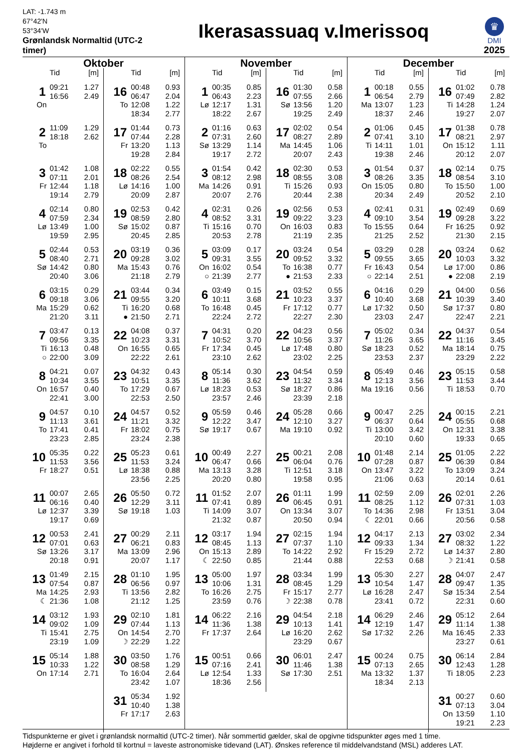LAT: -1.743 m
67°42'N
53°34'W
Grønlandsk Normaltid (UTC-2 timer)
Ikerasassuaq v.Imerissoq
♛
DMI
2025
Oktober
| | Tid | [m] |
| 1 | 09:21 | 1.27 |
| | 16:56 | 2.49 |
| On | | |
| 2 | 11:09 | 1.29 |
| | 18:18 | 2.62 |
| To | | |
| 3 | 01:42 | 1.08 |
| | 07:11 | 2.01 |
| Fr | 12:44 | 1.18 |
| | 19:14 | 2.79 |
| 4 | 02:14 | 0.80 |
| | 07:59 | 2.34 |
| Lø | 13:49 | 1.00 |
| | 19:59 | 2.95 |
| 5 | 02:44 | 0.53 |
| | 08:40 | 2.71 |
| Sø | 14:42 | 0.80 |
| | 20:40 | 3.06 |
| 6 | 03:15 | 0.29 |
| | 09:18 | 3.06 |
| Ma | 15:29 | 0.62 |
| | 21:20 | 3.11 |
| 7 | 03:47 | 0.13 |
| | 09:56 | 3.35 |
| Ti | 16:13 | 0.48 |
| ○ | 22:00 | 3.09 |
| 8 | 04:21 | 0.07 |
| | 10:34 | 3.55 |
| On | 16:57 | 0.40 |
| | 22:41 | 3.00 |
| 9 | 04:57 | 0.10 |
| | 11:13 | 3.61 |
| To | 17:41 | 0.41 |
| | 23:23 | 2.85 |
| 10 | 05:35 | 0.22 |
| | 11:53 | 3.56 |
| Fr | 18:27 | 0.51 |
| 11 | 00:07 | 2.65 |
| | 06:16 | 0.40 |
| Lø | 12:37 | 3.39 |
| | 19:17 | 0.69 |
| 12 | 00:53 | 2.41 |
| | 07:01 | 0.63 |
| Sø | 13:26 | 3.17 |
| | 20:18 | 0.91 |
| 13 | 01:49 | 2.15 |
| | 07:54 | 0.87 |
| Ma | 14:25 | 2.93 |
| ☾ | 21:36 | 1.08 |
| 14 | 03:12 | 1.93 |
| | 09:02 | 1.09 |
| Ti | 15:41 | 2.75 |
| | 23:19 | 1.09 |
| 15 | 05:14 | 1.88 |
| | 10:33 | 1.22 |
| On | 17:14 | 2.71 |
| | Tid | [m] |
| 16 | 00:48 | 0.93 |
| | 06:47 | 2.04 |
| To | 12:08 | 1.22 |
| | 18:34 | 2.77 |
| 17 | 01:44 | 0.73 |
| | 07:44 | 2.28 |
| Fr | 13:20 | 1.13 |
| | 19:28 | 2.84 |
| 18 | 02:22 | 0.55 |
| | 08:26 | 2.54 |
| Lø | 14:16 | 1.00 |
| | 20:09 | 2.87 |
| 19 | 02:53 | 0.42 |
| | 08:59 | 2.80 |
| Sø | 15:02 | 0.87 |
| | 20:45 | 2.85 |
| 20 | 03:19 | 0.36 |
| | 09:28 | 3.02 |
| Ma | 15:43 | 0.76 |
| | 21:18 | 2.79 |
| 21 | 03:44 | 0.34 |
| | 09:55 | 3.20 |
| Ti | 16:20 | 0.68 |
| ● | 21:50 | 2.71 |
| 22 | 04:08 | 0.37 |
| | 10:23 | 3.31 |
| On | 16:55 | 0.65 |
| | 22:22 | 2.61 |
| 23 | 04:32 | 0.43 |
| | 10:51 | 3.35 |
| To | 17:29 | 0.67 |
| | 22:53 | 2.50 |
| 24 | 04:57 | 0.52 |
| | 11:21 | 3.32 |
| Fr | 18:02 | 0.75 |
| | 23:24 | 2.38 |
| 25 | 05:23 | 0.61 |
| | 11:53 | 3.24 |
| Lø | 18:38 | 0.88 |
| | 23:56 | 2.25 |
| 26 | 05:50 | 0.72 |
| | 12:29 | 3.11 |
| Sø | 19:18 | 1.03 |
| 27 | 00:29 | 2.11 |
| | 06:21 | 0.83 |
| Ma | 13:09 | 2.96 |
| | 20:07 | 1.17 |
| 28 | 01:10 | 1.95 |
| | 06:56 | 0.97 |
| Ti | 13:56 | 2.82 |
| | 21:12 | 1.25 |
| 29 | 02:10 | 1.81 |
| | 07:44 | 1.13 |
| On | 14:54 | 2.70 |
| ☽ | 22:29 | 1.22 |
| 30 | 03:50 | 1.76 |
| | 08:58 | 1.29 |
| To | 16:04 | 2.64 |
| | 23:42 | 1.07 |
| 31 | 05:34 | 1.92 |
| | 10:40 | 1.38 |
| Fr | 17:17 | 2.63 |
November
| | Tid | [m] |
| 1 | 00:35 | 0.85 |
| | 06:43 | 2.23 |
| Lø | 12:17 | 1.31 |
| | 18:22 | 2.67 |
| 2 | 01:16 | 0.63 |
| | 07:31 | 2.60 |
| Sø | 13:29 | 1.14 |
| | 19:17 | 2.72 |
| 3 | 01:54 | 0.42 |
| | 08:12 | 2.98 |
| Ma | 14:26 | 0.91 |
| | 20:07 | 2.76 |
| 4 | 02:31 | 0.26 |
| | 08:52 | 3.31 |
| Ti | 15:16 | 0.70 |
| | 20:53 | 2.78 |
| 5 | 03:09 | 0.17 |
| | 09:31 | 3.55 |
| On | 16:02 | 0.54 |
| ○ | 21:39 | 2.77 |
| 6 | 03:49 | 0.15 |
| | 10:11 | 3.68 |
| To | 16:48 | 0.45 |
| | 22:24 | 2.72 |
| 7 | 04:31 | 0.20 |
| | 10:52 | 3.70 |
| Fr | 17:34 | 0.45 |
| | 23:10 | 2.62 |
| 8 | 05:14 | 0.30 |
| | 11:36 | 3.62 |
| Lø | 18:23 | 0.53 |
| | 23:57 | 2.46 |
| 9 | 05:59 | 0.46 |
| | 12:22 | 3.47 |
| Sø | 19:17 | 0.67 |
| 10 | 00:49 | 2.27 |
| | 06:47 | 0.66 |
| Ma | 13:13 | 3.28 |
| | 20:20 | 0.80 |
| 11 | 01:52 | 2.07 |
| | 07:41 | 0.89 |
| Ti | 14:09 | 3.07 |
| | 21:32 | 0.87 |
| 12 | 03:17 | 1.94 |
| | 08:45 | 1.13 |
| On | 15:13 | 2.89 |
| ☾ | 22:50 | 0.85 |
| 13 | 05:00 | 1.97 |
| | 10:06 | 1.31 |
| To | 16:26 | 2.75 |
| | 23:59 | 0.76 |
| 14 | 06:22 | 2.16 |
| | 11:36 | 1.38 |
| Fr | 17:37 | 2.64 |
| 15 | 00:51 | 0.66 |
| | 07:16 | 2.41 |
| Lø | 12:54 | 1.33 |
| | 18:36 | 2.56 |
| | Tid | [m] |
| 16 | 01:30 | 0.58 |
| | 07:55 | 2.66 |
| Sø | 13:56 | 1.20 |
| | 19:25 | 2.49 |
| 17 | 02:02 | 0.54 |
| | 08:27 | 2.89 |
| Ma | 14:45 | 1.06 |
| | 20:07 | 2.43 |
| 18 | 02:30 | 0.53 |
| | 08:55 | 3.08 |
| Ti | 15:26 | 0.93 |
| | 20:44 | 2.38 |
| 19 | 02:56 | 0.53 |
| | 09:22 | 3.23 |
| On | 16:03 | 0.83 |
| | 21:19 | 2.35 |
| 20 | 03:24 | 0.54 |
| | 09:52 | 3.32 |
| To | 16:38 | 0.77 |
| ● | 21:53 | 2.33 |
| 21 | 03:52 | 0.55 |
| | 10:23 | 3.37 |
| Fr | 17:12 | 0.77 |
| | 22:27 | 2.30 |
| 22 | 04:23 | 0.56 |
| | 10:56 | 3.37 |
| Lø | 17:48 | 0.80 |
| | 23:02 | 2.25 |
| 23 | 04:54 | 0.59 |
| | 11:32 | 3.34 |
| Sø | 18:27 | 0.86 |
| | 23:39 | 2.18 |
| 24 | 05:28 | 0.66 |
| | 12:10 | 3.27 |
| Ma | 19:10 | 0.92 |
| 25 | 00:21 | 2.08 |
| | 06:04 | 0.76 |
| Ti | 12:51 | 3.18 |
| | 19:58 | 0.95 |
| 26 | 01:11 | 1.99 |
| | 06:45 | 0.91 |
| On | 13:34 | 3.07 |
| | 20:50 | 0.94 |
| 27 | 02:15 | 1.94 |
| | 07:37 | 1.10 |
| To | 14:22 | 2.92 |
| | 21:44 | 0.88 |
| 28 | 03:34 | 1.99 |
| | 08:45 | 1.29 |
| Fr | 15:17 | 2.77 |
| ☽ | 22:38 | 0.78 |
| 29 | 04:54 | 2.18 |
| | 10:13 | 1.41 |
| Lø | 16:20 | 2.62 |
| | 23:29 | 0.67 |
| 30 | 06:01 | 2.47 |
| | 11:46 | 1.38 |
| Sø | 17:30 | 2.51 |
December
| | Tid | [m] |
| 1 | 00:18 | 0.55 |
| | 06:54 | 2.79 |
| Ma | 13:07 | 1.23 |
| | 18:37 | 2.46 |
| 2 | 01:06 | 0.45 |
| | 07:41 | 3.10 |
| Ti | 14:11 | 1.01 |
| | 19:38 | 2.46 |
| 3 | 01:54 | 0.37 |
| | 08:26 | 3.35 |
| On | 15:05 | 0.80 |
| | 20:34 | 2.49 |
| 4 | 02:41 | 0.31 |
| | 09:10 | 3.54 |
| To | 15:55 | 0.64 |
| | 21:25 | 2.52 |
| 5 | 03:29 | 0.28 |
| | 09:55 | 3.65 |
| Fr | 16:43 | 0.54 |
| ○ | 22:14 | 2.51 |
| 6 | 04:16 | 0.29 |
| | 10:40 | 3.68 |
| Lø | 17:32 | 0.50 |
| | 23:03 | 2.47 |
| 7 | 05:02 | 0.34 |
| | 11:26 | 3.65 |
| Sø | 18:23 | 0.52 |
| | 23:53 | 2.37 |
| 8 | 05:49 | 0.46 |
| | 12:13 | 3.56 |
| Ma | 19:16 | 0.56 |
| 9 | 00:47 | 2.25 |
| | 06:37 | 0.64 |
| Ti | 13:00 | 3.42 |
| | 20:10 | 0.60 |
| 10 | 01:48 | 2.14 |
| | 07:28 | 0.87 |
| On | 13:47 | 3.22 |
| | 21:06 | 0.63 |
| 11 | 02:59 | 2.09 |
| | 08:25 | 1.12 |
| To | 14:36 | 2.98 |
| ☾ | 22:01 | 0.66 |
| 12 | 04:17 | 2.13 |
| | 09:33 | 1.34 |
| Fr | 15:29 | 2.72 |
| | 22:53 | 0.68 |
| 13 | 05:30 | 2.27 |
| | 10:54 | 1.47 |
| Lø | 16:28 | 2.47 |
| | 23:41 | 0.72 |
| 14 | 06:29 | 2.46 |
| | 12:19 | 1.47 |
| Sø | 17:32 | 2.26 |
| 15 | 00:24 | 0.75 |
| | 07:13 | 2.65 |
| Ma | 13:32 | 1.37 |
| | 18:34 | 2.13 |
| | Tid | [m] |
| 16 | 01:02 | 0.78 |
| | 07:49 | 2.82 |
| Ti | 14:28 | 1.24 |
| | 19:27 | 2.07 |
| 17 | 01:38 | 0.78 |
| | 08:21 | 2.97 |
| On | 15:12 | 1.11 |
| | 20:12 | 2.07 |
| 18 | 02:14 | 0.75 |
| | 08:54 | 3.10 |
| To | 15:50 | 1.00 |
| | 20:52 | 2.10 |
| 19 | 02:49 | 0.69 |
| | 09:28 | 3.22 |
| Fr | 16:25 | 0.92 |
| | 21:30 | 2.15 |
| 20 | 03:24 | 0.62 |
| | 10:03 | 3.32 |
| Lø | 17:00 | 0.86 |
| ● | 22:08 | 2.19 |
| 21 | 04:00 | 0.56 |
| | 10:39 | 3.40 |
| Sø | 17:37 | 0.80 |
| | 22:47 | 2.21 |
| 22 | 04:37 | 0.54 |
| | 11:16 | 3.45 |
| Ma | 18:14 | 0.75 |
| | 23:29 | 2.22 |
| 23 | 05:15 | 0.58 |
| | 11:53 | 3.44 |
| Ti | 18:53 | 0.70 |
| 24 | 00:15 | 2.21 |
| | 05:55 | 0.68 |
| On | 12:31 | 3.38 |
| | 19:33 | 0.65 |
| 25 | 01:05 | 2.22 |
| | 06:39 | 0.84 |
| To | 13:09 | 3.24 |
| | 20:14 | 0.61 |
| 26 | 02:01 | 2.26 |
| | 07:31 | 1.03 |
| Fr | 13:51 | 3.04 |
| | 20:56 | 0.58 |
| 27 | 03:02 | 2.34 |
| | 08:32 | 1.22 |
| Lø | 14:37 | 2.80 |
| ☽ | 21:41 | 0.58 |
| 28 | 04:07 | 2.47 |
| | 09:47 | 1.35 |
| Sø | 15:34 | 2.54 |
| | 22:31 | 0.60 |
| 29 | 05:12 | 2.64 |
| | 11:14 | 1.38 |
| Ma | 16:45 | 2.33 |
| | 23:27 | 0.61 |
| 30 | 06:14 | 2.84 |
| | 12:43 | 1.28 |
| Ti | 18:05 | 2.23 |
| 31 | 00:27 | 0.60 |
| | 07:13 | 3.04 |
| On | 13:59 | 1.10 |
| | 19:21 | 2.23 |
Tidspunkterne er givet i grønlandsk normaltid (UTC-2 timer). Når sommertid gælder, skal de opgivne tidspunkter øges med 1 time.
Højderne er angivet i forhold til kortnul = laveste astronomiske tidevand (LAT). Ønskes reference til middelvandstand (MSL) adderes LAT.